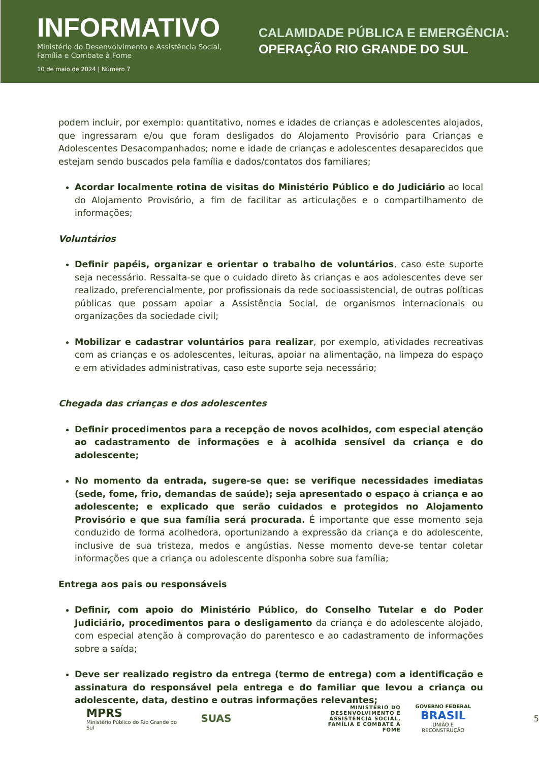INFORMATIVO
Ministério do Desenvolvimento e Assistência Social, Família e Combate à Fome
10 de maio de 2024 | Número 7
CALAMIDADE PÚBLICA E EMERGÊNCIA:
OPERAÇÃO RIO GRANDE DO SUL
podem incluir, por exemplo: quantitativo, nomes e idades de crianças e adolescentes alojados, que ingressaram e/ou que foram desligados do Alojamento Provisório para Crianças e Adolescentes Desacompanhados; nome e idade de crianças e adolescentes desaparecidos que estejam sendo buscados pela família e dados/contatos dos familiares;
Acordar localmente rotina de visitas do Ministério Público e do Judiciário ao local do Alojamento Provisório, a fim de facilitar as articulações e o compartilhamento de informações;
Voluntários
Definir papéis, organizar e orientar o trabalho de voluntários, caso este suporte seja necessário. Ressalta-se que o cuidado direto às crianças e aos adolescentes deve ser realizado, preferencialmente, por profissionais da rede socioassistencial, de outras políticas públicas que possam apoiar a Assistência Social, de organismos internacionais ou organizações da sociedade civil;
Mobilizar e cadastrar voluntários para realizar, por exemplo, atividades recreativas com as crianças e os adolescentes, leituras, apoiar na alimentação, na limpeza do espaço e em atividades administrativas, caso este suporte seja necessário;
Chegada das crianças e dos adolescentes
Definir procedimentos para a recepção de novos acolhidos, com especial atenção ao cadastramento de informações e à acolhida sensível da criança e do adolescente;
No momento da entrada, sugere-se que: se verifique necessidades imediatas (sede, fome, frio, demandas de saúde); seja apresentado o espaço à criança e ao adolescente; e explicado que serão cuidados e protegidos no Alojamento Provisório e que sua família será procurada. É importante que esse momento seja conduzido de forma acolhedora, oportunizando a expressão da criança e do adolescente, inclusive de sua tristeza, medos e angústias. Nesse momento deve-se tentar coletar informações que a criança ou adolescente disponha sobre sua família;
Entrega aos pais ou responsáveis
Definir, com apoio do Ministério Público, do Conselho Tutelar e do Poder Judiciário, procedimentos para o desligamento da criança e do adolescente alojado, com especial atenção à comprovação do parentesco e ao cadastramento de informações sobre a saída;
Deve ser realizado registro da entrega (termo de entrega) com a identificação e assinatura do responsável pela entrega e do familiar que levou a criança ou adolescente, data, destino e outras informações relevantes;
MPRS
Ministério Público do Rio Grande do Sul
SUAS
MINISTÉRIO DO DESENVOLVIMENTO E ASSISTÊNCIA SOCIAL, FAMÍLIA E COMBATE À FOME
GOVERNO FEDERAL
BRASIL
UNIÃO E RECONSTRUÇÃO
5